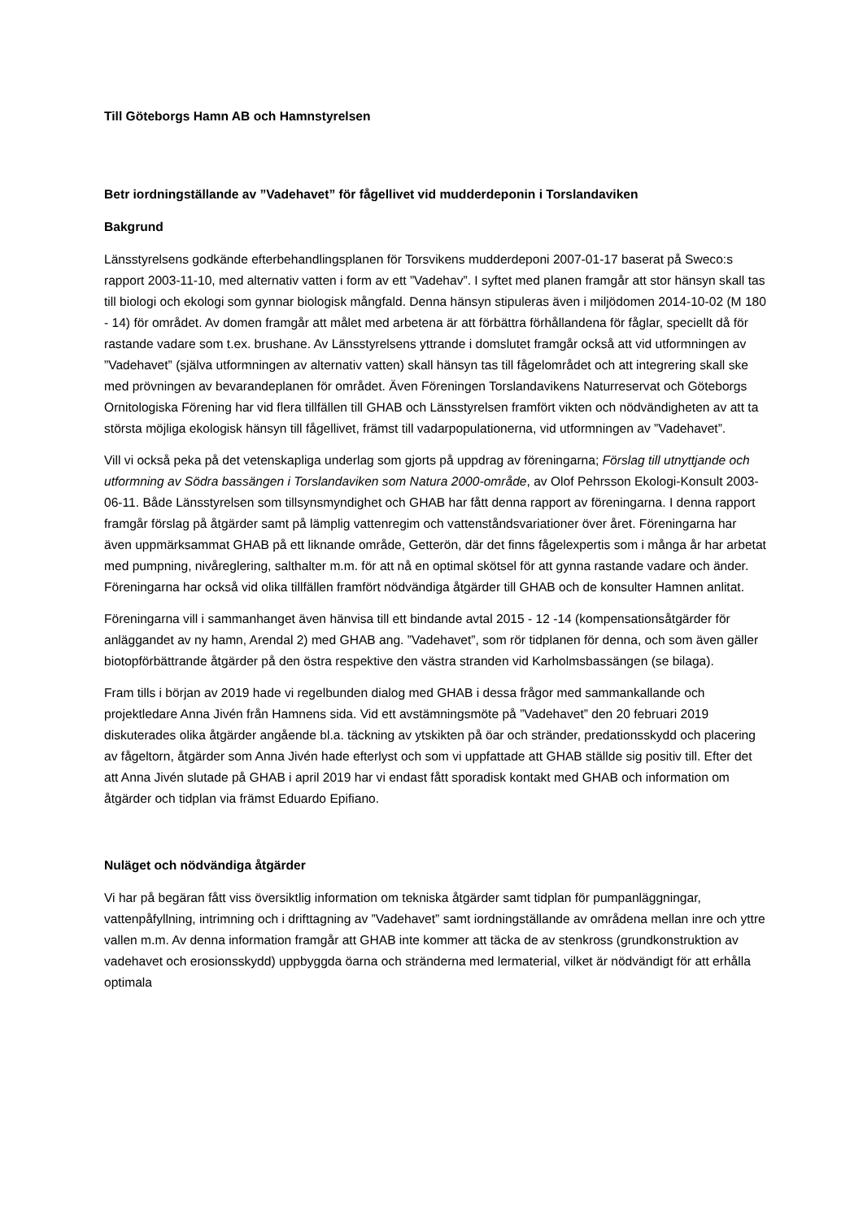Till Göteborgs Hamn AB och Hamnstyrelsen
Betr iordningställande av ”Vadehavet” för fågellivet vid mudderdeponin i Torslandaviken
Bakgrund
Länsstyrelsens godkände efterbehandlingsplanen för Torsvikens mudderdeponi 2007-01-17 baserat på Sweco:s rapport 2003-11-10, med alternativ vatten i form av ett ”Vadehav”. I syftet med planen framgår att stor hänsyn skall tas till biologi och ekologi som gynnar biologisk mångfald. Denna hänsyn stipuleras även i miljödomen 2014-10-02 (M 180 - 14) för området. Av domen framgår att målet med arbetena är att förbättra förhållandena för fåglar, speciellt då för rastande vadare som t.ex. brushane. Av Länsstyrelsens yttrande i domslutet framgår också att vid utformningen av ”Vadehavet” (själva utformningen av alternativ vatten) skall hänsyn tas till fågelområdet och att integrering skall ske med prövningen av bevarandeplanen för området. Även Föreningen Torslandavikens Naturreservat och Göteborgs Ornitologiska Förening har vid flera tillfällen till GHAB och Länsstyrelsen framfört vikten och nödvändigheten av att ta största möjliga ekologisk hänsyn till fågellivet, främst till vadarpopulationerna, vid utformningen av ”Vadehavet”.
Vill vi också peka på det vetenskapliga underlag som gjorts på uppdrag av föreningarna; Förslag till utnyttjande och utformning av Södra bassängen i Torslandaviken som Natura 2000-område, av Olof Pehrsson Ekologi-Konsult 2003-06-11. Både Länsstyrelsen som tillsynsmyndighet och GHAB har fått denna rapport av föreningarna. I denna rapport framgår förslag på åtgärder samt på lämplig vattenregim och vattenståndsvariationer över året. Föreningarna har även uppmärksammat GHAB på ett liknande område, Getterön, där det finns fågelexpertis som i många år har arbetat med pumpning, nivåreglering, salthalter m.m. för att nå en optimal skötsel för att gynna rastande vadare och änder. Föreningarna har också vid olika tillfällen framfört nödvändiga åtgärder till GHAB och de konsulter Hamnen anlitat.
Föreningarna vill i sammanhanget även hänvisa till ett bindande avtal 2015 - 12 -14 (kompensationsåtgärder för anläggandet av ny hamn, Arendal 2) med GHAB ang. ”Vadehavet”, som rör tidplanen för denna, och som även gäller biotopförbättrande åtgärder på den östra respektive den västra stranden vid Karholmsbassängen (se bilaga).
Fram tills i början av 2019 hade vi regelbunden dialog med GHAB i dessa frågor med sammankallande och projektledare Anna Jivén från Hamnens sida. Vid ett avstämningsmöte på ”Vadehavet” den 20 februari 2019 diskuterades olika åtgärder angående bl.a. täckning av ytskikten på öar och stränder, predationsskydd och placering av fågeltorn, åtgärder som Anna Jivén hade efterlyst och som vi uppfattade att GHAB ställde sig positiv till. Efter det att Anna Jivén slutade på GHAB i april 2019 har vi endast fått sporadisk kontakt med GHAB och information om åtgärder och tidplan via främst Eduardo Epifiano.
Nuläget och nödvändiga åtgärder
Vi har på begäran fått viss översiktlig information om tekniska åtgärder samt tidplan för pumpanläggningar, vattenpåfyllning, intrimning och i drifttagning av ”Vadehavet” samt iordningställande av områdena mellan inre och yttre vallen m.m. Av denna information framgår att GHAB inte kommer att täcka de av stenkross (grundkonstruktion av vadehavet och erosionsskydd) uppbyggda öarna och stränderna med lermaterial, vilket är nödvändigt för att erhålla optimala